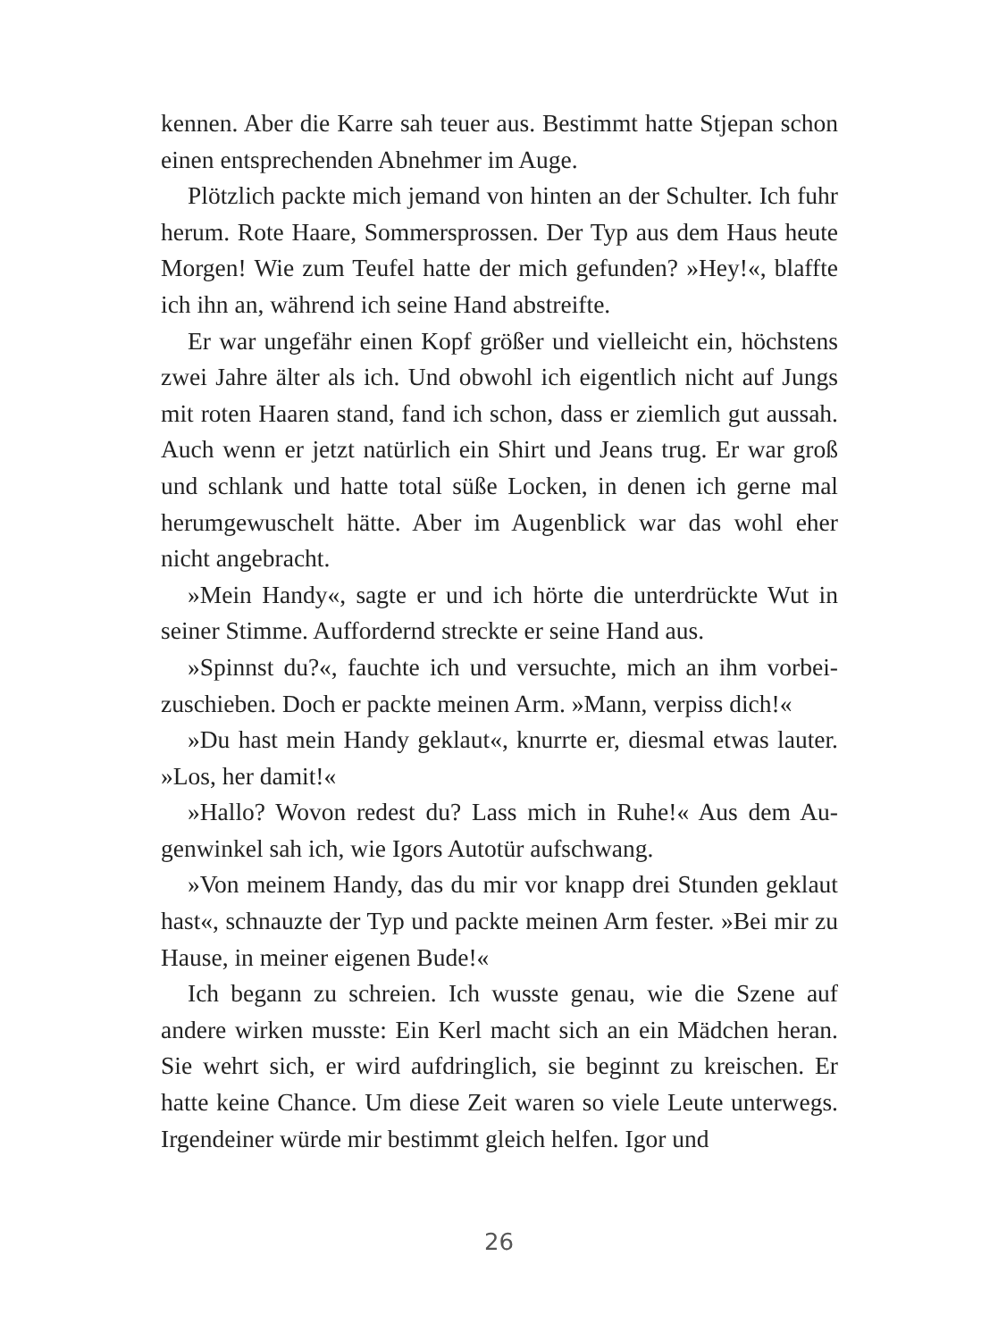kennen. Aber die Karre sah teuer aus. Bestimmt hatte Stjepan schon einen entsprechenden Abnehmer im Auge.
Plötzlich packte mich jemand von hinten an der Schulter. Ich fuhr herum. Rote Haare, Sommersprossen. Der Typ aus dem Haus heute Morgen! Wie zum Teufel hatte der mich gefunden? »Hey!«, blaffte ich ihn an, während ich seine Hand abstreifte.
Er war ungefähr einen Kopf größer und vielleicht ein, höchs­tens zwei Jahre älter als ich. Und obwohl ich eigentlich nicht auf Jungs mit roten Haaren stand, fand ich schon, dass er ziemlich gut aussah. Auch wenn er jetzt natürlich ein Shirt und Jeans trug. Er war groß und schlank und hatte total süße Locken, in denen ich gerne mal herumgewuschelt hätte. Aber im Augenblick war das wohl eher nicht angebracht.
»Mein Handy«, sagte er und ich hörte die unterdrückte Wut in seiner Stimme. Auffordernd streckte er seine Hand aus.
»Spinnst du?«, fauchte ich und versuchte, mich an ihm vorbei­zuschieben. Doch er packte meinen Arm. »Mann, verpiss dich!«
»Du hast mein Handy geklaut«, knurrte er, diesmal etwas lau­ter. »Los, her damit!«
»Hallo? Wovon redest du? Lass mich in Ruhe!« Aus dem Au­genwinkel sah ich, wie Igors Autotür aufschwang.
»Von meinem Handy, das du mir vor knapp drei Stunden ge­klaut hast«, schnauzte der Typ und packte meinen Arm fester. »Bei mir zu Hause, in meiner eigenen Bude!«
Ich begann zu schreien. Ich wusste genau, wie die Szene auf andere wirken musste: Ein Kerl macht sich an ein Mädchen he­ran. Sie wehrt sich, er wird aufdringlich, sie beginnt zu kreischen. Er hatte keine Chance. Um diese Zeit waren so viele Leute un­terwegs. Irgendeiner würde mir bestimmt gleich helfen. Igor und
26